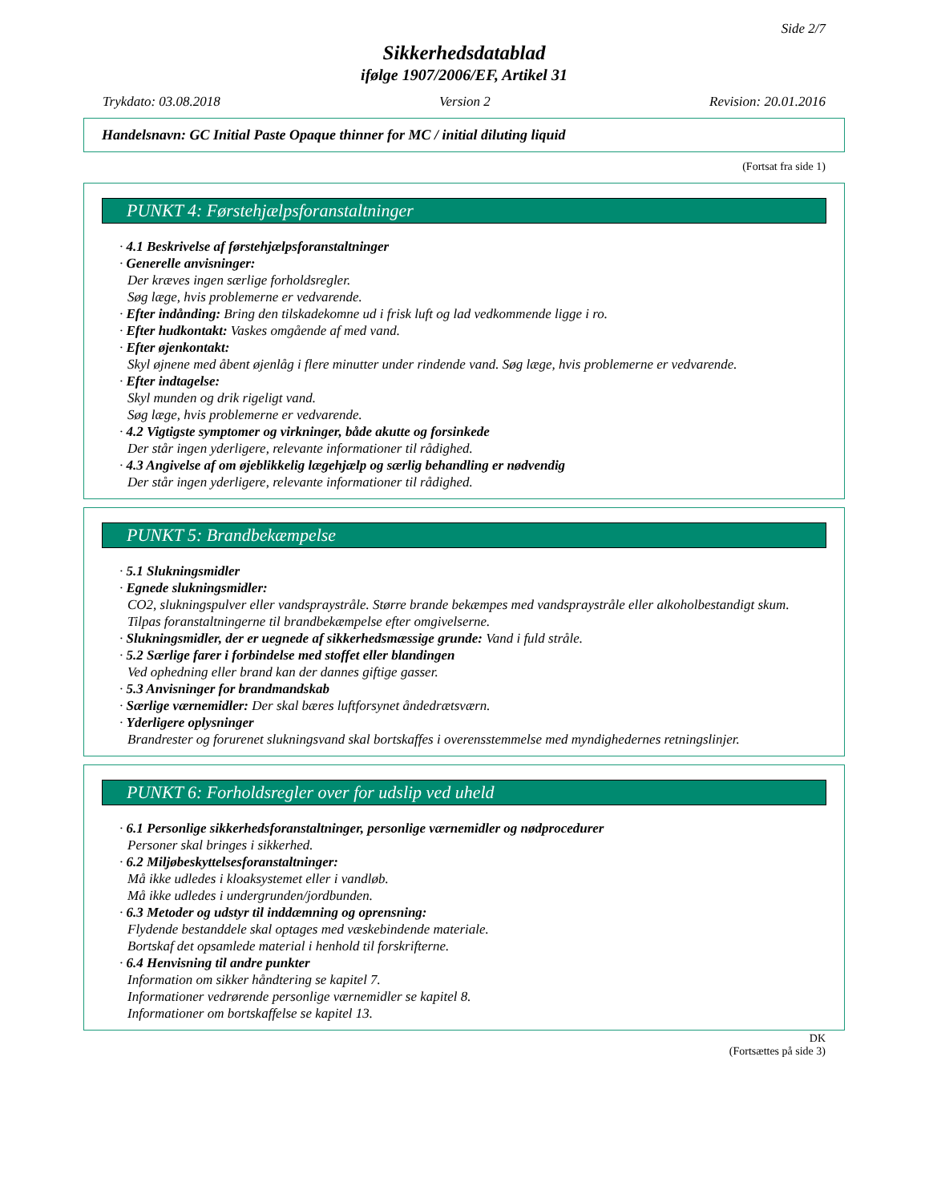Side 2/7
Sikkerhedsdatablad
ifølge 1907/2006/EF, Artikel 31
Trykdato: 03.08.2018 Version 2 Revision: 20.01.2016
Handelsnavn: GC Initial Paste Opaque thinner for MC / initial diluting liquid
(Fortsat fra side 1)
PUNKT 4: Førstehjælpsforanstaltninger
· 4.1 Beskrivelse af førstehjælpsforanstaltninger
· Generelle anvisninger:
Der kræves ingen særlige forholdsregler.
Søg læge, hvis problemerne er vedvarende.
· Efter indånding: Bring den tilskadekomne ud i frisk luft og lad vedkommende ligge i ro.
· Efter hudkontakt: Vaskes omgående af med vand.
· Efter øjenkontakt:
Skyl øjnene med åbent øjenlåg i flere minutter under rindende vand. Søg læge, hvis problemerne er vedvarende.
· Efter indtagelse:
Skyl munden og drik rigeligt vand.
Søg læge, hvis problemerne er vedvarende.
· 4.2 Vigtigste symptomer og virkninger, både akutte og forsinkede
Der står ingen yderligere, relevante informationer til rådighed.
· 4.3 Angivelse af om øjeblikkelig lægehjælp og særlig behandling er nødvendig
Der står ingen yderligere, relevante informationer til rådighed.
PUNKT 5: Brandbekæmpelse
· 5.1 Slukningsmidler
· Egnede slukningsmidler:
CO2, slukningspulver eller vandspraystråle. Større brande bekæmpes med vandspraystråle eller alkoholbestandigt skum.
Tilpas foranstaltningerne til brandbekæmpelse efter omgivelserne.
· Slukningsmidler, der er uegnede af sikkerhedsmæssige grunde: Vand i fuld stråle.
· 5.2 Særlige farer i forbindelse med stoffet eller blandingen
Ved ophedning eller brand kan der dannes giftige gasser.
· 5.3 Anvisninger for brandmandskab
· Særlige værnemidler: Der skal bæres luftforsynet åndedrætsværn.
· Yderligere oplysninger
Brandrester og forurenet slukningsvand skal bortskaffes i overensstemmelse med myndighedernes retningslinjer.
PUNKT 6: Forholdsregler over for udslip ved uheld
· 6.1 Personlige sikkerhedsforanstaltninger, personlige værnemidler og nødprocedurer
Personer skal bringes i sikkerhed.
· 6.2 Miljøbeskyttelsesforanstaltninger:
Må ikke udledes i kloaksystemet eller i vandløb.
Må ikke udledes i undergrunden/jordbunden.
· 6.3 Metoder og udstyr til inddæmning og oprensning:
Flydende bestanddele skal optages med væskebindende materiale.
Bortskaf det opsamlede material i henhold til forskrifterne.
· 6.4 Henvisning til andre punkter
Information om sikker håndtering se kapitel 7.
Informationer vedrørende personlige værnemidler se kapitel 8.
Informationer om bortskaffelse se kapitel 13.
DK
(Fortsættes på side 3)